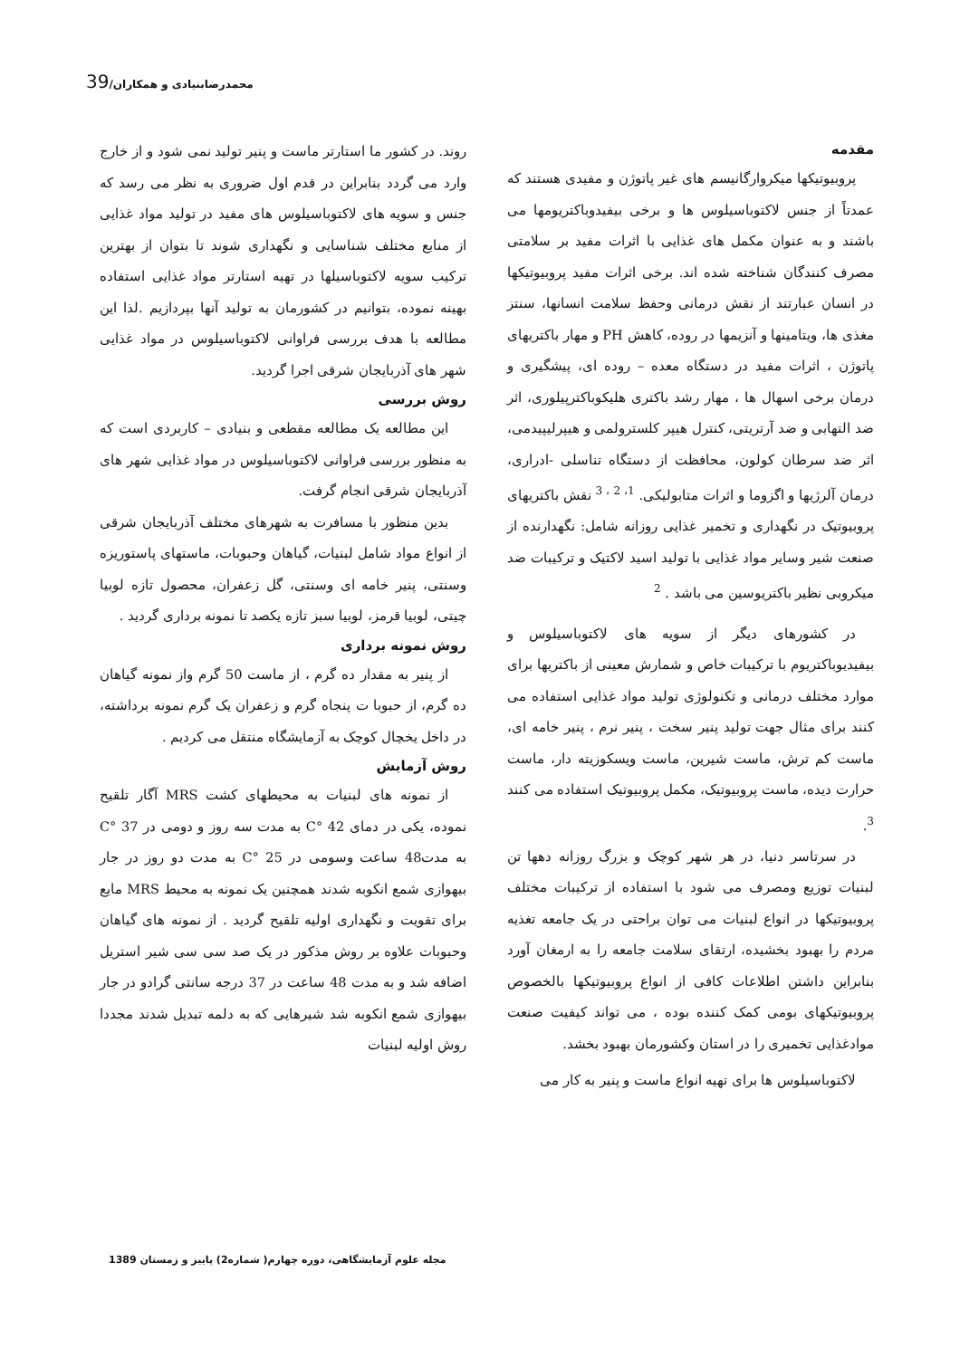محمدرضابنیادی و همکاران/39
مقدمه
پروبیوتیکها میکروارگانیسم های غیر پاتوژن و مفیدی هستند که عمدتاً از جنس لاکتوباسیلوس ها و برخی بیفیدوباکتریومها می باشند و به عنوان مکمل های غذایی با اثرات مفید بر سلامتی مصرف کنندگان شناخته شده اند. برخی اثرات مفید پروبیوتیکها در انسان عبارتند از نقش درمانی وحفظ سلامت انسانها، سنتز مغذی ها، ویتامینها و آنزیمها در روده، کاهش PH و مهار باکتریهای پاتوژن ، اثرات مفید در دستگاه معده – روده ای، پیشگیری و درمان برخی اسهال ها ، مهار رشد باکتری هلیکوباکترپیلوری، اثر ضد التهابی و ضد آرتریتی، کنترل هیپر کلسترولمی و هیپرلیپیدمی، اثر ضد سرطان کولون، محافظت از دستگاه تناسلی -ادراری، درمان آلرژیها و اگزوما و اثرات متابولیکی. <sup>1، 2 ، 3</sup> نقش باکتریهای پروبیوتیک در نگهداری و تخمیر غذایی روزانه شامل: نگهدارنده از صنعت شیر وسایر مواد غذایی با تولید اسید لاکتیک و ترکیبات ضد میکروبی نظیر باکتریوسین می باشد . <sup>2</sup>
در کشورهای دیگر از سویه های لاکتوباسیلوس و بیفیدیوباکتریوم با ترکیبات خاص و شمارش معینی از باکتریها برای موارد مختلف درمانی و تکنولوژی تولید مواد غذایی استفاده می کنند برای مثال جهت تولید پنیر سخت ، پنیر نرم ، پنیر خامه ای، ماست کم ترش، ماست شیرین، ماست ویسکوزیته دار، ماست حرارت دیده، ماست پروبیوتیک، مکمل پروبیوتیک استفاده می کنند <sup>3</sup>.
در سرتاسر دنیا، در هر شهر کوچک و بزرگ روزانه دهها تن لبنیات توزیع ومصرف می شود با استفاده از ترکیبات مختلف پروبیوتیکها در انواع لبنیات می توان براحتی در یک جامعه تغذیه مردم را بهبود بخشیده، ارتقای سلامت جامعه را به ارمغان آورد بنابراین داشتن اطلاعات کافی از انواع پروبیوتیکها بالخصوص پروبیوتیکهای بومی کمک کننده بوده ، می تواند کیفیت صنعت موادغذایی تخمیری را در استان وکشورمان بهبود بخشد.
لاکتوباسیلوس ها برای تهیه انواع ماست و پنیر به کار می
روند. در کشور ما استارتر ماست و پنیر تولید نمی شود و از خارج وارد می گردد بنابراین در قدم اول ضروری به نظر می رسد که جنس و سویه های لاکتوباسیلوس های مفید در تولید مواد غذایی از منابع مختلف شناسایی و نگهداری شوند تا بتوان از بهترین ترکیب سویه لاکتوباسیلها در تهیه استارتر مواد غذایی استفاده بهینه نموده، بتوانیم در کشورمان به تولید آنها بپردازیم .لذا این مطالعه با هدف بررسی فراوانی لاکتوباسیلوس در مواد غذایی شهر های آذربایجان شرقی اجرا گردید.
روش بررسی
این مطالعه یک مطالعه مقطعی و بنیادی – کاربردی است که به منظور بررسی فراوانی لاکتوباسیلوس در مواد غذایی شهر های آذربایجان شرقی انجام گرفت.
بدین منظور با مسافرت به شهرهای مختلف آذربایجان شرقی از انواع مواد شامل لبنیات، گیاهان وحبوبات، ماستهای پاستوریزه وسنتی، پنیر خامه ای وسنتی، گل زعفران، محصول تازه لوبیا چیتی، لوبیا قرمز، لوبیا سبز تازه یکصد تا نمونه برداری گردید .
روش نمونه برداری
از پنیر به مقدار ده گرم ، از ماست 50 گرم واز نمونه گیاهان ده گرم، از حبوبا ت پنجاه گرم و زعفران یک گرم نمونه برداشته، در داخل یخچال کوچک به آزمایشگاه منتقل می کردیم .
روش آزمایش
از نمونه های لبنیات به محیطهای کشت MRS آگار تلقیح نموده، یکی در دمای C° 42 به مدت سه روز و دومی در C° 37 به مدت48 ساعت وسومی در C° 25 به مدت دو روز در جار بیهوازی شمع انکوبه شدند همچنین یک نمونه به محیط MRS مایع برای تقویت و نگهداری اولیه تلقیح گردید . از نمونه های گیاهان وحبوبات علاوه بر روش مذکور در یک صد سی سی شیر استریل اضافه شد و به مدت 48 ساعت در 37 درجه سانتی گرادو در جار بیهوازی شمع انکوبه شد شیرهایی که به دلمه تبدیل شدند مجددا روش اولیه لبنیات
مجله علوم آزمایشگاهی، دوره چهارم( شماره2) پاییز و زمستان 1389